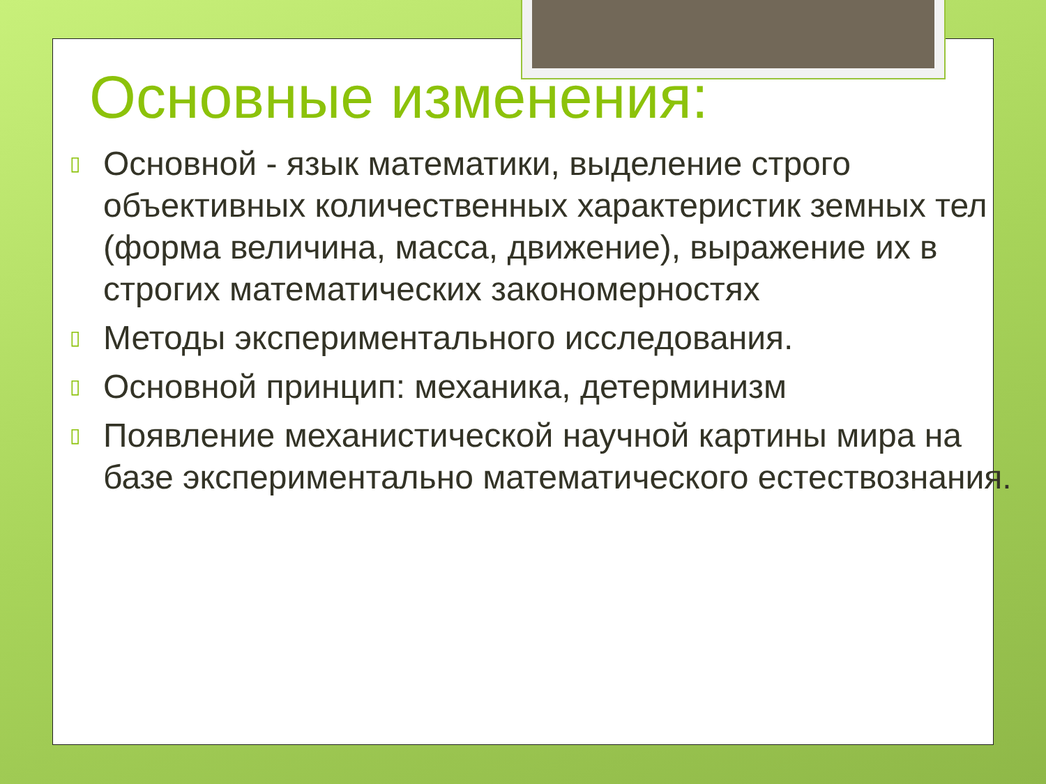Основные изменения:
▯ Основной - язык математики, выделение строго объективных количественных характеристик земных тел (форма величина, масса, движение), выражение их в строгих математических закономерностях
▯ Методы экспериментального исследования.
▯ Основной принцип: механика, детерминизм
▯ Появление механистической научной картины мира на базе экспериментально математического естествознания.